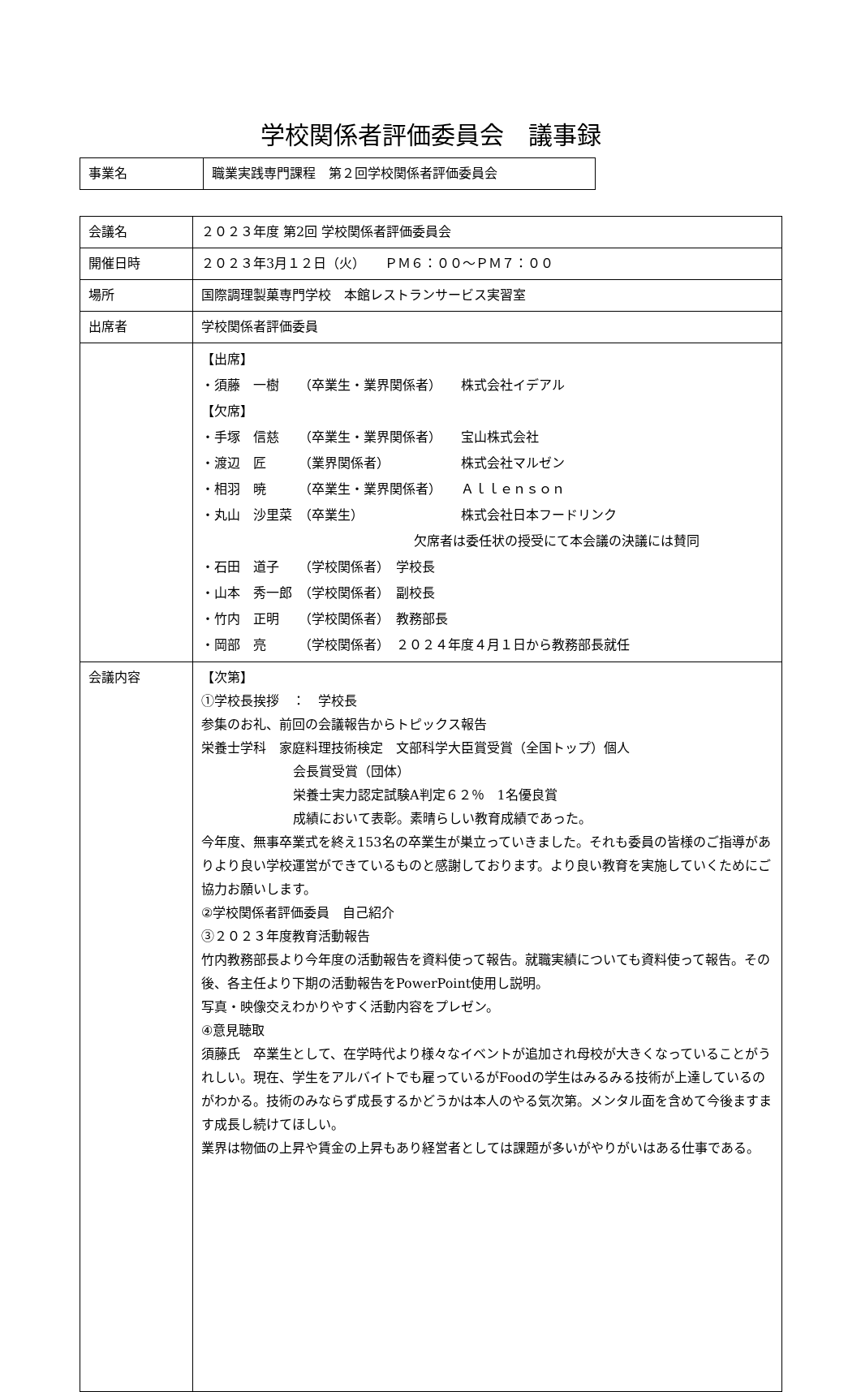学校関係者評価委員会　議事録
| 事業名 | 職業実践専門課程 第２回学校関係者評価委員会 |
| 会議名 | ２０２３年度 第2回 学校関係者評価委員会 |
| 開催日時 | ２０２３年3月１２日（火） ＰＭ６：００～ＰＭ７：００ |
| 場所 | 国際調理製菓専門学校 本館レストランサービス実習室 |
| 出席者 | 学校関係者評価委員 |
| | 【出席】 ・須藤 一樹 （卒業生・業界関係者） 株式会社イデアル 【欠席】 ・手塚 信慈 （卒業生・業界関係者） 宝山株式会社 ・渡辺 匠 （業界関係者） 株式会社マルゼン ・相羽 暁 （卒業生・業界関係者） Ａｌｌｅｎｓｏｎ ・丸山 沙里菜 （卒業生） 株式会社日本フードリンク 欠席者は委任状の授受にて本会議の決議には賛同 ・石田 道子 （学校関係者） 学校長 ・山本 秀一郎 （学校関係者） 副校長 ・竹内 正明 （学校関係者） 教務部長 ・岡部 亮 （学校関係者） ２０２４年度４月１日から教務部長就任 |
| 会議内容 | 【次第】 ①学校長挨拶 ： 学校長 参集のお礼、前回の会議報告からトピックス報告 栄養士学科 家庭料理技術検定 文部科学大臣賞受賞（全国トップ）個人 会長賞受賞（団体） 栄養士実力認定試験A判定６２％ 1名優良賞 成績において表彰。素晴らしい教育成績であった。 今年度、無事卒業式を終え153名の卒業生が巣立っていきました。それも委員の皆様のご指導がありより良い学校運営ができているものと感謝しております。より良い教育を実施していくためにご協力お願いします。 ②学校関係者評価委員 自己紹介 ③２０２３年度教育活動報告 竹内教務部長より今年度の活動報告を資料使って報告。就職実績についても資料使って報告。その後、各主任より下期の活動報告をPowerPoint使用し説明。 写真・映像交えわかりやすく活動内容をプレゼン。 ④意見聴取 須藤氏 卒業生として、在学時代より様々なイベントが追加され母校が大きくなっていることがうれしい。現在、学生をアルバイトでも雇っているがFoodの学生はみるみる技術が上達しているのがわかる。技術のみならず成長するかどうかは本人のやる気次第。メンタル面を含めて今後ますます成長し続けてほしい。 業界は物価の上昇や賃金の上昇もあり経営者としては課題が多いがやりがいはある仕事である。 |